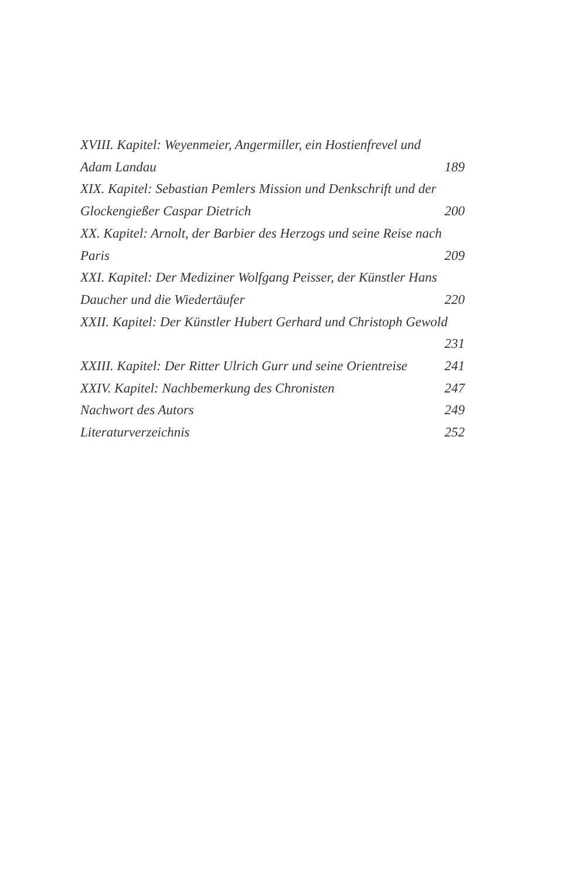XVIII. Kapitel: Weyenmeier, Angermiller, ein Hostienfrevel und
Adam Landau 189
XIX. Kapitel: Sebastian Pemlers Mission und Denkschrift und der
Glockengießer Caspar Dietrich 200
XX. Kapitel: Arnolt, der Barbier des Herzogs und seine Reise nach
Paris 209
XXI. Kapitel: Der Mediziner Wolfgang Peisser, der Künstler Hans
Daucher und die Wiedertäufer 220
XXII. Kapitel: Der Künstler Hubert Gerhard und Christoph Gewold
231
XXIII. Kapitel: Der Ritter Ulrich Gurr und seine Orientreise 241
XXIV. Kapitel: Nachbemerkung des Chronisten 247
Nachwort des Autors 249
Literaturverzeichnis 252